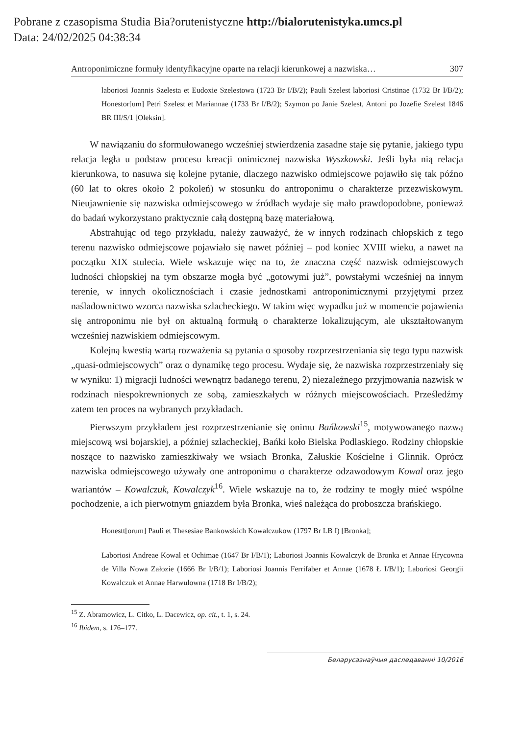Pobrane z czasopisma Studia Bia?orutenistyczne http://bialorutenistyka.umcs.pl
Data: 24/02/2025 04:38:34
Antroponimiczne formuły identyfikacyjne oparte na relacji kierunkowej a nazwiska… 307
laboriosi Joannis Szelesta et Eudoxie Szelestowa (1723 Br I/B/2); Pauli Szelest laboriosi Cristinae (1732 Br I/B/2); Honestor[um] Petri Szelest et Mariannae (1733 Br I/B/2); Szymon po Janie Szelest, Antoni po Jozefie Szelest 1846 BR III/S/1 [Oleksin].
W nawiązaniu do sformułowanego wcześniej stwierdzenia zasadne staje się pytanie, jakiego typu relacja legła u podstaw procesu kreacji onimicznej nazwiska Wyszkowski. Jeśli była nią relacja kierunkowa, to nasuwa się kolejne pytanie, dlaczego nazwisko odmiejscowe pojawiło się tak późno (60 lat to okres około 2 pokoleń) w stosunku do antroponimu o charakterze przezwiskowym. Nieujawnienie się nazwiska odmiejscowego w źródłach wydaje się mało prawdopodobne, ponieważ do badań wykorzystano praktycznie całą dostępną bazę materiałową.
Abstrahując od tego przykładu, należy zauważyć, że w innych rodzinach chłopskich z tego terenu nazwisko odmiejscowe pojawiało się nawet później – pod koniec XVIII wieku, a nawet na początku XIX stulecia. Wiele wskazuje więc na to, że znaczna część nazwisk odmiejscowych ludności chłopskiej na tym obszarze mogła być „gotowymi już”, powstałymi wcześniej na innym terenie, w innych okolicznościach i czasie jednostkami antroponimicznymi przyjętymi przez naśladownictwo wzorca nazwiska szlacheckiego. W takim więc wypadku już w momencie pojawienia się antroponimu nie był on aktualną formułą o charakterze lokalizującym, ale ukształtowanym wcześniej nazwiskiem odmiejscowym.
Kolejną kwestią wartą rozważenia są pytania o sposoby rozprzestrzeniania się tego typu nazwisk „quasi-odmiejscowych” oraz o dynamikę tego procesu. Wydaje się, że nazwiska rozprzestrzeniały się w wyniku: 1) migracji ludności wewnątrz badanego terenu, 2) niezależnego przyjmowania nazwisk w rodzinach niespokrewnionych ze sobą, zamieszkałych w różnych miejscowościach. Prześledźmy zatem ten proces na wybranych przykładach.
Pierwszym przykładem jest rozprzestrzenianie się onimu Bańkowski<sup>15</sup>, motywowanego nazwą miejscową wsi bojarskiej, a później szlacheckiej, Bańki koło Bielska Podlaskiego. Rodziny chłopskie noszące to nazwisko zamieszkiwały we wsiach Bronka, Załuskie Kościelne i Glinnik. Oprócz nazwiska odmiejscowego używały one antroponimu o charakterze odzawodowym Kowal oraz jego wariantów – Kowalczuk, Kowalczyk<sup>16</sup>. Wiele wskazuje na to, że rodziny te mogły mieć wspólne pochodzenie, a ich pierwotnym gniazdem była Bronka, wieś należąca do proboszcza brańskiego.
Honestt[orum] Pauli et Thesesiae Bankowskich Kowalczukow (1797 Br LB I) [Bronka];
Laboriosi Andreae Kowal et Ochimae (1647 Br I/B/1); Laboriosi Joannis Kowalczyk de Bronka et Annae Hrycowna de Villa Nowa Załozie (1666 Br I/B/1); Laboriosi Joannis Ferrifaber et Annae (1678 Ł I/B/1); Laboriosi Georgii Kowalczuk et Annae Harwulowna (1718 Br I/B/2);
<sup>15</sup> Z. Abramowicz, L. Citko, L. Dacewicz, op. cit., t. 1, s. 24.
<sup>16</sup> Ibidem, s. 176–177.
Беларусазнаўчыя даследаванні 10/2016